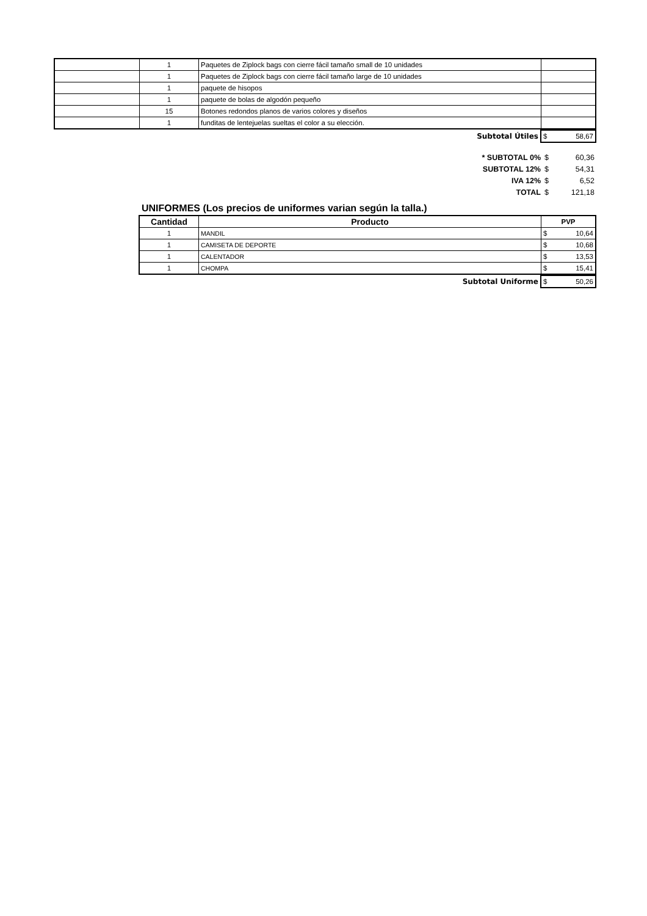| | 1 | Paquetes de Ziplock bags con cierre fácil tamaño small de 10 unidades | |
| | 1 | Paquetes de Ziplock bags con cierre fácil tamaño large de 10 unidades | |
| | 1 | paquete de hisopos | |
| | 1 | paquete de bolas de algodón pequeño | |
| | 15 | Botones redondos planos de varios colores y diseños | |
| | 1 | funditas de lentejuelas sueltas el color a su elección. | |
| Subtotal Útiles | $ 58,67 |
| * SUBTOTAL 0% | $ 60,36 |
| SUBTOTAL 12% | $ 54,31 |
| IVA 12% | $ 6,52 |
| TOTAL | $ 121,18 |
UNIFORMES (Los precios de uniformes varian según la talla.)
| Cantidad | Producto | PVP |
| --- | --- | --- |
| 1 | MANDIL | $ 10,64 |
| 1 | CAMISETA DE DEPORTE | $ 10,68 |
| 1 | CALENTADOR | $ 13,53 |
| 1 | CHOMPA | $ 15,41 |
| Subtotal Uniforme | $ 50,26 |